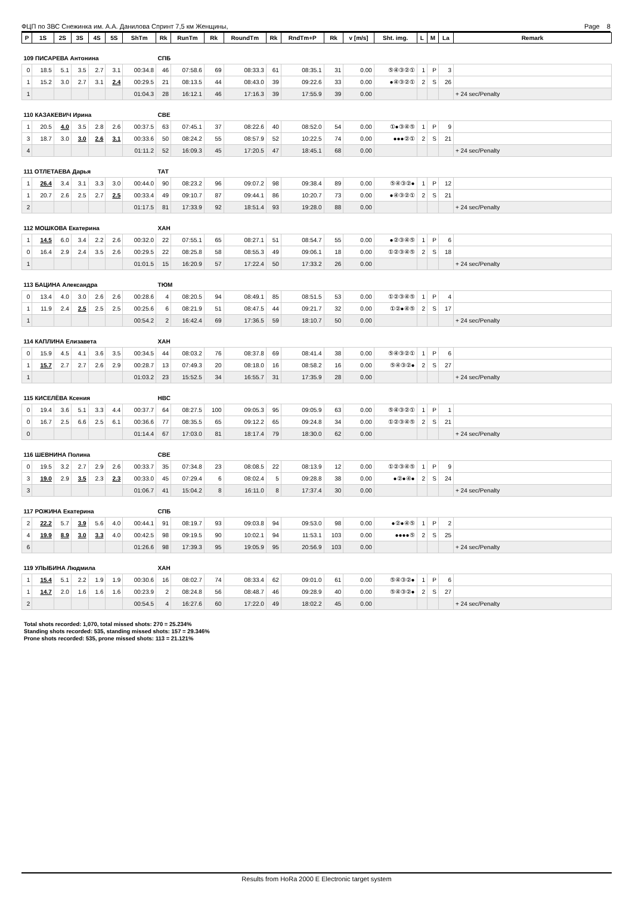ФЦП по ЗВС Снежинка им. А.А. Данилова Спринт 7,5 км Женщины, Page 8
| P | 1S | 2S | 3S | 4S | 5S | ShTm | Rk | RunTm | Rk | RoundTm | Rk | RndTm+P | Rk | v [m/s] | Sht. img. | L | M | La | Remark |
| --- | --- | --- | --- | --- | --- | --- | --- | --- | --- | --- | --- | --- | --- | --- | --- | --- | --- | --- | --- |
| 109 ПИСАРЕВА Антонина | | | | | | | СПБ | | | | | | | | | | | | |
| 0 | 18.5 | 5.1 | 3.5 | 2.7 | 3.1 | 00:34.8 | 46 | 07:58.6 | 69 | 08:33.3 | 61 | 08:35.1 | 31 | 0.00 | ⑤④③②① | 1 | P | 3 | |
| 1 | 15.2 | 3.0 | 2.7 | 3.1 | 2.4 | 00:29.5 | 21 | 08:13.5 | 44 | 08:43.0 | 39 | 09:22.6 | 33 | 0.00 | ●④③②① | 2 | S | 26 | |
| 1 | | | | | | 01:04.3 | 28 | 16:12.1 | 46 | 17:16.3 | 39 | 17:55.9 | 39 | 0.00 | | | | | + 24 sec/Penalty |
| 110 КАЗАКЕВИЧ Ирина | | | | | | | СВЕ | | | | | | | | | | | | |
| 1 | 20.5 | 4.0 | 3.5 | 2.8 | 2.6 | 00:37.5 | 63 | 07:45.1 | 37 | 08:22.6 | 40 | 08:52.0 | 54 | 0.00 | ①●③④⑤ | 1 | P | 9 | |
| 3 | 18.7 | 3.0 | 3.0 | 2.6 | 3.1 | 00:33.6 | 50 | 08:24.2 | 55 | 08:57.9 | 52 | 10:22.5 | 74 | 0.00 | ●●●②① | 2 | S | 21 | |
| 4 | | | | | | 01:11.2 | 52 | 16:09.3 | 45 | 17:20.5 | 47 | 18:45.1 | 68 | 0.00 | | | | | + 24 sec/Penalty |
| 111 ОТЛЕТАЕВА Дарья | | | | | | | ТАТ | | | | | | | | | | | | |
| 1 | 26.4 | 3.4 | 3.1 | 3.3 | 3.0 | 00:44.0 | 90 | 08:23.2 | 96 | 09:07.2 | 98 | 09:38.4 | 89 | 0.00 | ⑤④③②● | 1 | P | 12 | |
| 1 | 20.7 | 2.6 | 2.5 | 2.7 | 2.5 | 00:33.4 | 49 | 09:10.7 | 87 | 09:44.1 | 86 | 10:20.7 | 73 | 0.00 | ●④③②① | 2 | S | 21 | |
| 2 | | | | | | 01:17.5 | 81 | 17:33.9 | 92 | 18:51.4 | 93 | 19:28.0 | 88 | 0.00 | | | | | + 24 sec/Penalty |
| 112 МОШКОВА Екатерина | | | | | | | ХАН | | | | | | | | | | | | |
| 1 | 14.5 | 6.0 | 3.4 | 2.2 | 2.6 | 00:32.0 | 22 | 07:55.1 | 65 | 08:27.1 | 51 | 08:54.7 | 55 | 0.00 | ●②③④⑤ | 1 | P | 6 | |
| 0 | 16.4 | 2.9 | 2.4 | 3.5 | 2.6 | 00:29.5 | 22 | 08:25.8 | 58 | 08:55.3 | 49 | 09:06.1 | 18 | 0.00 | ①②③④⑤ | 2 | S | 18 | |
| 1 | | | | | | 01:01.5 | 15 | 16:20.9 | 57 | 17:22.4 | 50 | 17:33.2 | 26 | 0.00 | | | | | + 24 sec/Penalty |
| 113 БАЦИНА Александра | | | | | | | ТЮМ | | | | | | | | | | | | |
| 0 | 13.4 | 4.0 | 3.0 | 2.6 | 2.6 | 00:28.6 | 4 | 08:20.5 | 94 | 08:49.1 | 85 | 08:51.5 | 53 | 0.00 | ①②③④⑤ | 1 | P | 4 | |
| 1 | 11.9 | 2.4 | 2.5 | 2.5 | 2.5 | 00:25.6 | 6 | 08:21.9 | 51 | 08:47.5 | 44 | 09:21.7 | 32 | 0.00 | ①②●④⑤ | 2 | S | 17 | |
| 1 | | | | | | 00:54.2 | 2 | 16:42.4 | 69 | 17:36.5 | 59 | 18:10.7 | 50 | 0.00 | | | | | + 24 sec/Penalty |
| 114 КАПЛИНА Елизавета | | | | | | | ХАН | | | | | | | | | | | | |
| 0 | 15.9 | 4.5 | 4.1 | 3.6 | 3.5 | 00:34.5 | 44 | 08:03.2 | 76 | 08:37.8 | 69 | 08:41.4 | 38 | 0.00 | ⑤④③②① | 1 | P | 6 | |
| 1 | 15.7 | 2.7 | 2.7 | 2.6 | 2.9 | 00:28.7 | 13 | 07:49.3 | 20 | 08:18.0 | 16 | 08:58.2 | 16 | 0.00 | ⑤④③②● | 2 | S | 27 | |
| 1 | | | | | | 01:03.2 | 23 | 15:52.5 | 34 | 16:55.7 | 31 | 17:35.9 | 28 | 0.00 | | | | | + 24 sec/Penalty |
| 115 КИСЕЛЁВА Ксения | | | | | | | НВС | | | | | | | | | | | | |
| 0 | 19.4 | 3.6 | 5.1 | 3.3 | 4.4 | 00:37.7 | 64 | 08:27.5 | 100 | 09:05.3 | 95 | 09:05.9 | 63 | 0.00 | ⑤④③②① | 1 | P | 1 | |
| 0 | 16.7 | 2.5 | 6.6 | 2.5 | 6.1 | 00:36.6 | 77 | 08:35.5 | 65 | 09:12.2 | 65 | 09:24.8 | 34 | 0.00 | ①②③④⑤ | 2 | S | 21 | |
| 0 | | | | | | 01:14.4 | 67 | 17:03.0 | 81 | 18:17.4 | 79 | 18:30.0 | 62 | 0.00 | | | | | + 24 sec/Penalty |
| 116 ШЕВНИНА Полина | | | | | | | СВЕ | | | | | | | | | | | | |
| 0 | 19.5 | 3.2 | 2.7 | 2.9 | 2.6 | 00:33.7 | 35 | 07:34.8 | 23 | 08:08.5 | 22 | 08:13.9 | 12 | 0.00 | ①②③④⑤ | 1 | P | 9 | |
| 3 | 19.0 | 2.9 | 3.5 | 2.3 | 2.3 | 00:33.0 | 45 | 07:29.4 | 6 | 08:02.4 | 5 | 09:28.8 | 38 | 0.00 | ●②●④● | 2 | S | 24 | |
| 3 | | | | | | 01:06.7 | 41 | 15:04.2 | 8 | 16:11.0 | 8 | 17:37.4 | 30 | 0.00 | | | | | + 24 sec/Penalty |
| 117 РОЖИНА Екатерина | | | | | | | СПБ | | | | | | | | | | | | |
| 2 | 22.2 | 5.7 | 3.9 | 5.6 | 4.0 | 00:44.1 | 91 | 08:19.7 | 93 | 09:03.8 | 94 | 09:53.0 | 98 | 0.00 | ●②●④⑤ | 1 | P | 2 | |
| 4 | 19.9 | 8.9 | 3.0 | 3.3 | 4.0 | 00:42.5 | 98 | 09:19.5 | 90 | 10:02.1 | 94 | 11:53.1 | 103 | 0.00 | ●●●●⑤ | 2 | S | 25 | |
| 6 | | | | | | 01:26.6 | 98 | 17:39.3 | 95 | 19:05.9 | 95 | 20:56.9 | 103 | 0.00 | | | | | + 24 sec/Penalty |
| 119 УЛЫБИНА Людмила | | | | | | | ХАН | | | | | | | | | | | | |
| 1 | 15.4 | 5.1 | 2.2 | 1.9 | 1.9 | 00:30.6 | 16 | 08:02.7 | 74 | 08:33.4 | 62 | 09:01.0 | 61 | 0.00 | ⑤④③②● | 1 | P | 6 | |
| 1 | 14.7 | 2.0 | 1.6 | 1.6 | 1.6 | 00:23.9 | 2 | 08:24.8 | 56 | 08:48.7 | 46 | 09:28.9 | 40 | 0.00 | ⑤④③②● | 2 | S | 27 | |
| 2 | | | | | | 00:54.5 | 4 | 16:27.6 | 60 | 17:22.0 | 49 | 18:02.2 | 45 | 0.00 | | | | | + 24 sec/Penalty |
Total shots recorded: 1,070, total missed shots: 270 = 25.234%
Standing shots recorded: 535, standing missed shots: 157 = 29.346%
Prone shots recorded: 535, prone missed shots: 113 = 21.121%
Results from HoRa 2000 E Electronic target system